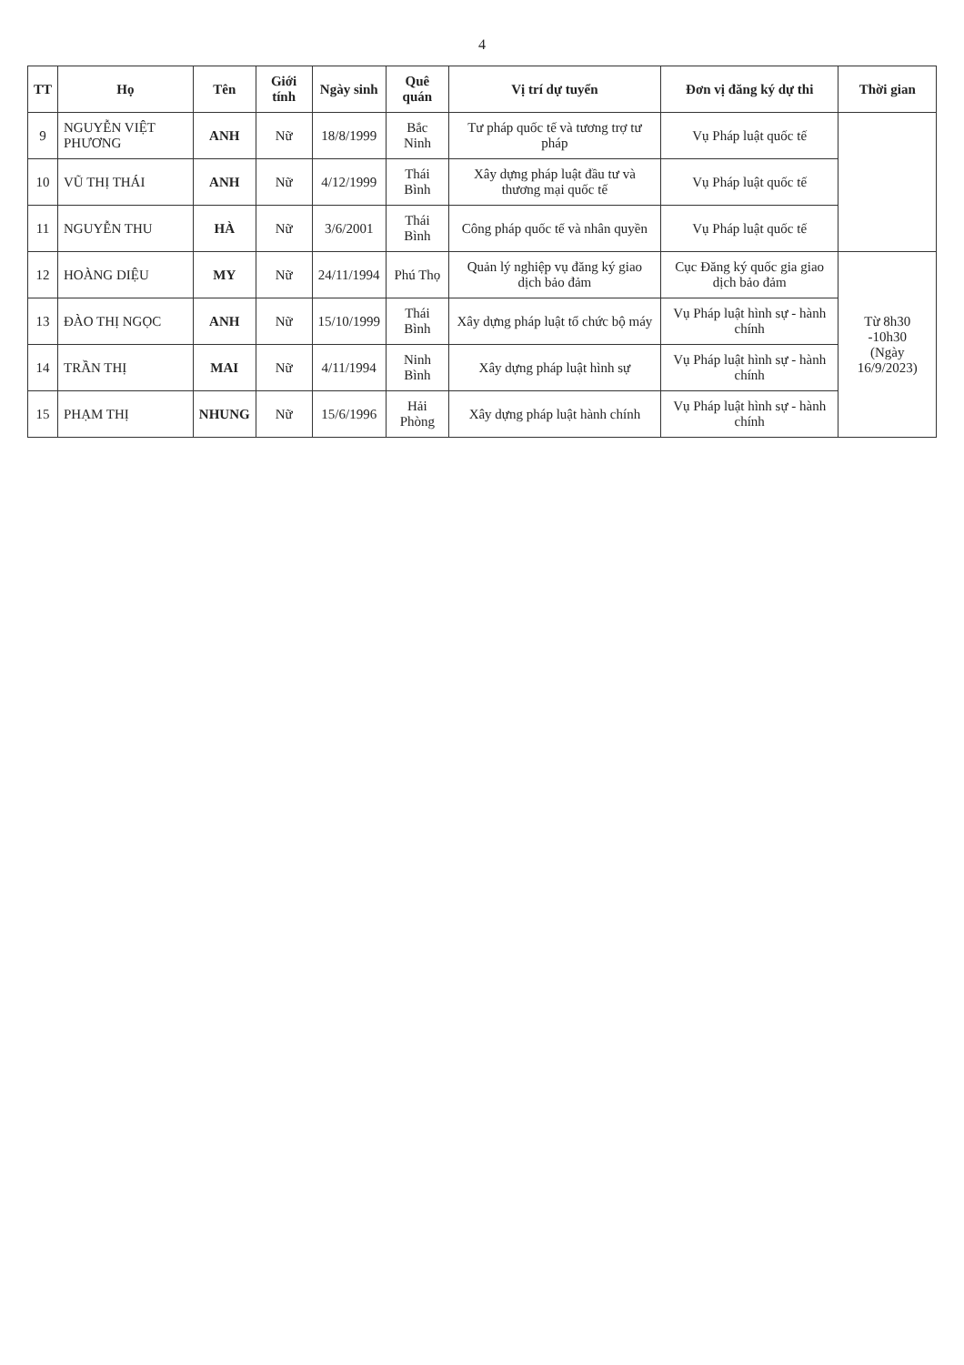4
| TT | Họ | Tên | Giới tính | Ngày sinh | Quê quán | Vị trí dự tuyển | Đơn vị đăng ký dự thi | Thời gian |
| --- | --- | --- | --- | --- | --- | --- | --- | --- |
| 9 | NGUYỄN VIỆT PHƯƠNG | ANH | Nữ | 18/8/1999 | Bắc Ninh | Tư pháp quốc tế và tương trợ tư pháp | Vụ Pháp luật quốc tế | |
| 10 | VŨ THỊ THÁI | ANH | Nữ | 4/12/1999 | Thái Bình | Xây dựng pháp luật đầu tư và thương mại quốc tế | Vụ Pháp luật quốc tế | |
| 11 | NGUYỄN THU | HÀ | Nữ | 3/6/2001 | Thái Bình | Công pháp quốc tế và nhân quyền | Vụ Pháp luật quốc tế | |
| 12 | HOÀNG DIỆU | MY | Nữ | 24/11/1994 | Phú Thọ | Quản lý nghiệp vụ đăng ký giao dịch bảo đảm | Cục Đăng ký quốc gia giao dịch bảo đảm | Từ 8h30 -10h30 (Ngày 16/9/2023) |
| 13 | ĐÀO THỊ NGỌC | ANH | Nữ | 15/10/1999 | Thái Bình | Xây dựng pháp luật tổ chức bộ máy | Vụ Pháp luật hình sự - hành chính | |
| 14 | TRẦN THỊ | MAI | Nữ | 4/11/1994 | Ninh Bình | Xây dựng pháp luật hình sự | Vụ Pháp luật hình sự - hành chính | |
| 15 | PHẠM THỊ | NHUNG | Nữ | 15/6/1996 | Hải Phòng | Xây dựng pháp luật hành chính | Vụ Pháp luật hình sự - hành chính | |